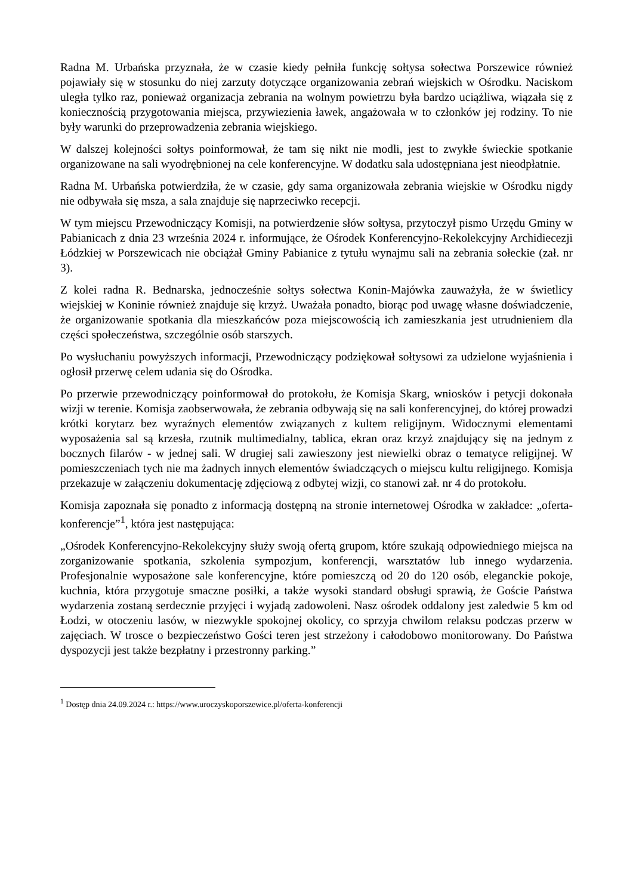Radna M. Urbańska przyznała, że w czasie kiedy pełniła funkcję sołtysa sołectwa Porszewice również pojawiały się w stosunku do niej zarzuty dotyczące organizowania zebrań wiejskich w Ośrodku. Naciskom uległa tylko raz, ponieważ organizacja zebrania na wolnym powietrzu była bardzo uciążliwa, wiązała się z koniecznością przygotowania miejsca, przywiezienia ławek, angażowała w to członków jej rodziny. To nie były warunki do przeprowadzenia zebrania wiejskiego.
W dalszej kolejności sołtys poinformował, że tam się nikt nie modli, jest to zwykłe świeckie spotkanie organizowane na sali wyodrębnionej na cele konferencyjne. W dodatku sala udostępniana jest nieodpłatnie.
Radna M. Urbańska potwierdziła, że w czasie, gdy sama organizowała zebrania wiejskie w Ośrodku nigdy nie odbywała się msza, a sala znajduje się naprzeciwko recepcji.
W tym miejscu Przewodniczący Komisji, na potwierdzenie słów sołtysa, przytoczył pismo Urzędu Gminy w Pabianicach z dnia 23 września 2024 r. informujące, że Ośrodek Konferencyjno-Rekolekcyjny Archidiecezji Łódzkiej w Porszewicach nie obciążał Gminy Pabianice z tytułu wynajmu sali na zebrania sołeckie (zał. nr 3).
Z kolei radna R. Bednarska, jednocześnie sołtys sołectwa Konin-Majówka zauważyła, że w świetlicy wiejskiej w Koninie również znajduje się krzyż. Uważała ponadto, biorąc pod uwagę własne doświadczenie, że organizowanie spotkania dla mieszkańców poza miejscowością ich zamieszkania jest utrudnieniem dla części społeczeństwa, szczególnie osób starszych.
Po wysłuchaniu powyższych informacji, Przewodniczący podziękował sołtysowi za udzielone wyjaśnienia i ogłosił przerwę celem udania się do Ośrodka.
Po przerwie przewodniczący poinformował do protokołu, że Komisja Skarg, wniosków i petycji dokonała wizji w terenie. Komisja zaobserwowała, że zebrania odbywają się na sali konferencyjnej, do której prowadzi krótki korytarz bez wyraźnych elementów związanych z kultem religijnym. Widocznymi elementami wyposażenia sal są krzesła, rzutnik multimedialny, tablica, ekran oraz krzyż znajdujący się na jednym z bocznych filarów - w jednej sali. W drugiej sali zawieszony jest niewielki obraz o tematyce religijnej. W pomieszczeniach tych nie ma żadnych innych elementów świadczących o miejscu kultu religijnego. Komisja przekazuje w załączeniu dokumentację zdjęciową z odbytej wizji, co stanowi zał. nr 4 do protokołu.
Komisja zapoznała się ponadto z informacją dostępną na stronie internetowej Ośrodka w zakładce: „oferta-konferencje”<sup>1</sup>, która jest następująca:
„Ośrodek Konferencyjno-Rekolekcyjny służy swoją ofertą grupom, które szukają odpowiedniego miejsca na zorganizowanie spotkania, szkolenia sympozjum, konferencji, warsztatów lub innego wydarzenia. Profesjonalnie wyposażone sale konferencyjne, które pomieszczą od 20 do 120 osób, eleganckie pokoje, kuchnia, która przygotuje smaczne posiłki, a także wysoki standard obsługi sprawią, że Goście Państwa wydarzenia zostaną serdecznie przyjęci i wyjadą zadowoleni. Nasz ośrodek oddalony jest zaledwie 5 km od Łodzi, w otoczeniu lasów, w niezwykle spokojnej okolicy, co sprzyja chwilom relaksu podczas przerw w zajęciach. W trosce o bezpieczeństwo Gości teren jest strzeżony i całodobowo monitorowany. Do Państwa dyspozycji jest także bezpłatny i przestronny parking.”
<sup>1</sup> Dostęp dnia 24.09.2024 r.: https://www.uroczyskoporszewice.pl/oferta-konferencji